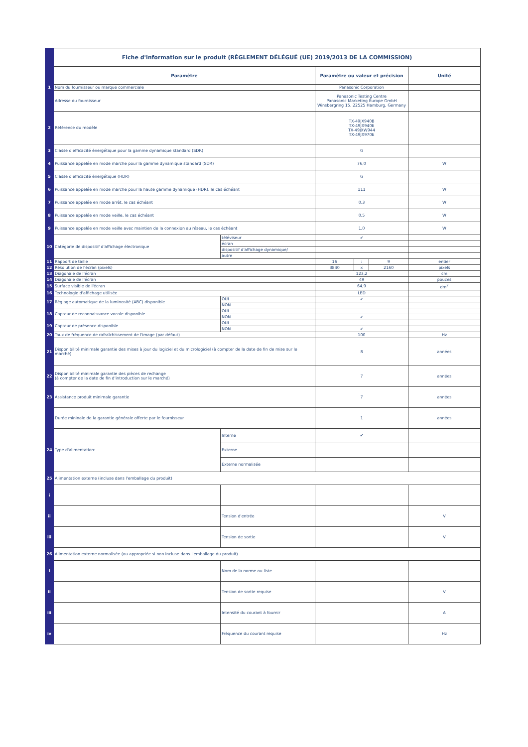| | Fiche d'information sur le produit (RÈGLEMENT DÉLÉGUÉ (UE) 2019/2013 DE LA COMMISSION) | | | | | |
| | Paramètre | | Paramètre ou valeur et précision | | | Unité |
| 1 | Nom du fournisseur ou marque commerciale | | Panasonic Corporation | | | |
| | Adresse du fournisseur | | Panasonic Testing Centre Panasonic Marketing Europe GmbH Winsbergring 15, 22525 Hamburg, Germany | | | |
| 2 | Référence du modèle | | TX-49JX940B TX-49JX940E TX-49JXW944 TX-49JX970E | | | |
| 3 | Classe d'efficacité énergétique pour la gamme dynamique standard (SDR) | | G | | | |
| 4 | Puissance appelée en mode marche pour la gamme dynamique standard (SDR) | | 76,0 | | | W |
| 5 | Classe d'efficacité énergétique (HDR) | | G | | | |
| 6 | Puissance appelée en mode marche pour la haute gamme dynamique (HDR), le cas échéant | | 111 | | | W |
| 7 | Puissance appelée en mode arrêt, le cas échéant | | 0,3 | | | W |
| 8 | Puissance appelée en mode veille, le cas échéant | | 0,5 | | | W |
| 9 | Puissance appelée en mode veille avec maintien de la connexion au réseau, le cas échéant | | 1,0 | | | W |
| 10 | Catégorie de dispositif d'affichage électronique | téléviseur | ✔ | | | |
| | | écran | | | | |
| | | dispositif d'affichage dynamique/ | | | | |
| | | autre | | | | |
| 11 | Rapport de taille | | 16 | : | 9 | entier |
| 12 | Résolution de l'écran (pixels) | | 3840 | x | 2160 | pixels |
| 13 | Diagonale de l'écran | | 123,2 | | | cm |
| 14 | Diagonale de l'écran | | 49 | | | pouces |
| 15 | Surface visible de l'écran | | 64,9 | | | dm<sup>2</sup> |
| 16 | Technologie d'affichage utilisée | | LED | | | |
| 17 | Réglage automatique de la luminosité (ABC) disponible | OUI | ✔ | | | |
| | | NON | | | | |
| 18 | Capteur de reconnaissance vocale disponible | OUI | | | | |
| | | NON | ✔ | | | |
| 19 | Capteur de présence disponible | OUI | | | | |
| | | NON | ✔ | | | |
| 20 | Taux de fréquence de rafraîchissement de l'image (par défaut) | | 100 | | | Hz |
| 21 | Disponibilité minimale garantie des mises à jour du logiciel et du micrologiciel (à compter de la date de fin de mise sur le marché) | | 8 | | | années |
| 22 | Disponibilité minimale garantie des pièces de rechange (à compter de la date de fin d'introduction sur le marché) | | 7 | | | années |
| 23 | Assistance produit minimale garantie | | 7 | | | années |
| | Durée mininale de la garantie générale offerte par le fournisseur | | 1 | | | années |
| 24 | Type d'alimentation: | Interne | ✔ | | | |
| | | Externe | | | | |
| | | Externe normalisée | | | | |
| 25 | Alimentation externe (incluse dans l'emballage du produit) | | | | | |
| i | | | | | | |
| ii | | Tension d'entrée | | | | V |
| iii | | Tension de sortie | | | | V |
| 26 | Alimentation externe normalisée (ou appropriée si non incluse dans l'emballage du produit) | | | | | |
| i | | Nom de la norme ou liste | | | | |
| ii | | Tension de sortie requise | | | | V |
| iii | | Intensité du courant à fournir | | | | A |
| iv | | Fréquence du courant requise | | | | Hz |